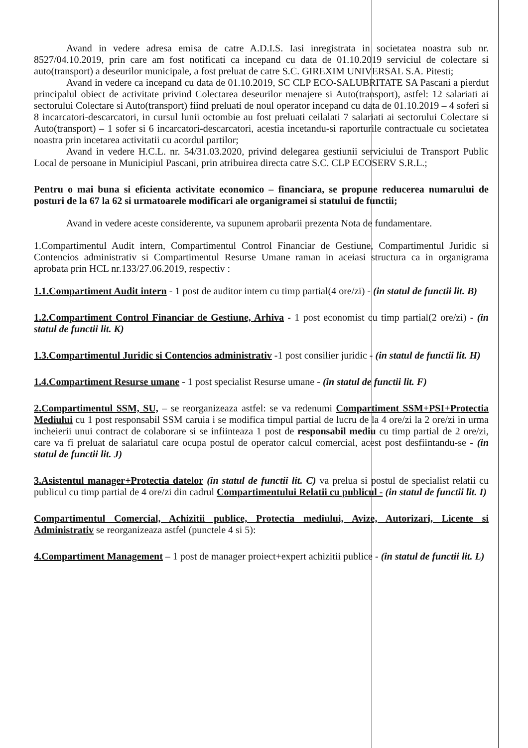Avand in vedere adresa emisa de catre A.D.I.S. Iasi inregistrata in societatea noastra sub nr. 8527/04.10.2019, prin care am fost notificati ca incepand cu data de 01.10.2019 serviciul de colectare si auto(transport) a deseurilor municipale, a fost preluat de catre S.C. GIREXIM UNIVERSAL S.A. Pitesti;
Avand in vedere ca incepand cu data de 01.10.2019, SC CLP ECO-SALUBRITATE SA Pascani a pierdut principalul obiect de activitate privind Colectarea deseurilor menajere si Auto(transport), astfel: 12 salariati ai sectorului Colectare si Auto(transport) fiind preluati de noul operator incepand cu data de 01.10.2019 – 4 soferi si 8 incarcatori-descarcatori, in cursul lunii octombie au fost preluati ceilalati 7 salariati ai sectorului Colectare si Auto(transport) – 1 sofer si 6 incarcatori-descarcatori, acestia incetandu-si raporturile contractuale cu societatea noastra prin incetarea activitatii cu acordul partilor;
Avand in vedere H.C.L. nr. 54/31.03.2020, privind delegarea gestiunii serviciului de Transport Public Local de persoane in Municipiul Pascani, prin atribuirea directa catre S.C. CLP ECOSERV S.R.L.;
Pentru o mai buna si eficienta activitate economico – financiara, se propune reducerea numarului de posturi de la 67 la 62 si urmatoarele modificari ale organigramei si statului de functii;
Avand in vedere aceste considerente, va supunem aprobarii prezenta Nota de fundamentare.
1.Compartimentul Audit intern, Compartimentul Control Financiar de Gestiune, Compartimentul Juridic si Contencios administrativ si Compartimentul Resurse Umane raman in aceiasi structura ca in organigrama aprobata prin HCL nr.133/27.06.2019, respectiv :
1.1.Compartiment Audit intern - 1 post de auditor intern cu timp partial(4 ore/zi) - (in statul de functii lit. B)
1.2.Compartiment Control Financiar de Gestiune, Arhiva - 1 post economist cu timp partial(2 ore/zi) - (in statul de functii lit. K)
1.3.Compartimentul Juridic si Contencios administrativ -1 post consilier juridic - (in statul de functii lit. H)
1.4.Compartiment Resurse umane - 1 post specialist Resurse umane - (in statul de functii lit. F)
2.Compartimentul SSM, SU, – se reorganizeaza astfel: se va redenumi Compartiment SSM+PSI+Protectia Mediului cu 1 post responsabil SSM caruia i se modifica timpul partial de lucru de la 4 ore/zi la 2 ore/zi in urma incheierii unui contract de colaborare si se infiinteaza 1 post de responsabil mediu cu timp partial de 2 ore/zi, care va fi preluat de salariatul care ocupa postul de operator calcul comercial, acest post desfiintandu-se - (in statul de functii lit. J)
3.Asistentul manager+Protectia datelor (in statul de functii lit. C) va prelua si postul de specialist relatii cu publicul cu timp partial de 4 ore/zi din cadrul Compartimentului Relatii cu publicul - (in statul de functii lit. I)
Compartimentul Comercial, Achizitii publice, Protectia mediului, Avize, Autorizari, Licente si Administrativ se reorganizeaza astfel (punctele 4 si 5):
4.Compartiment Management – 1 post de manager proiect+expert achizitii publice - (in statul de functii lit. L)